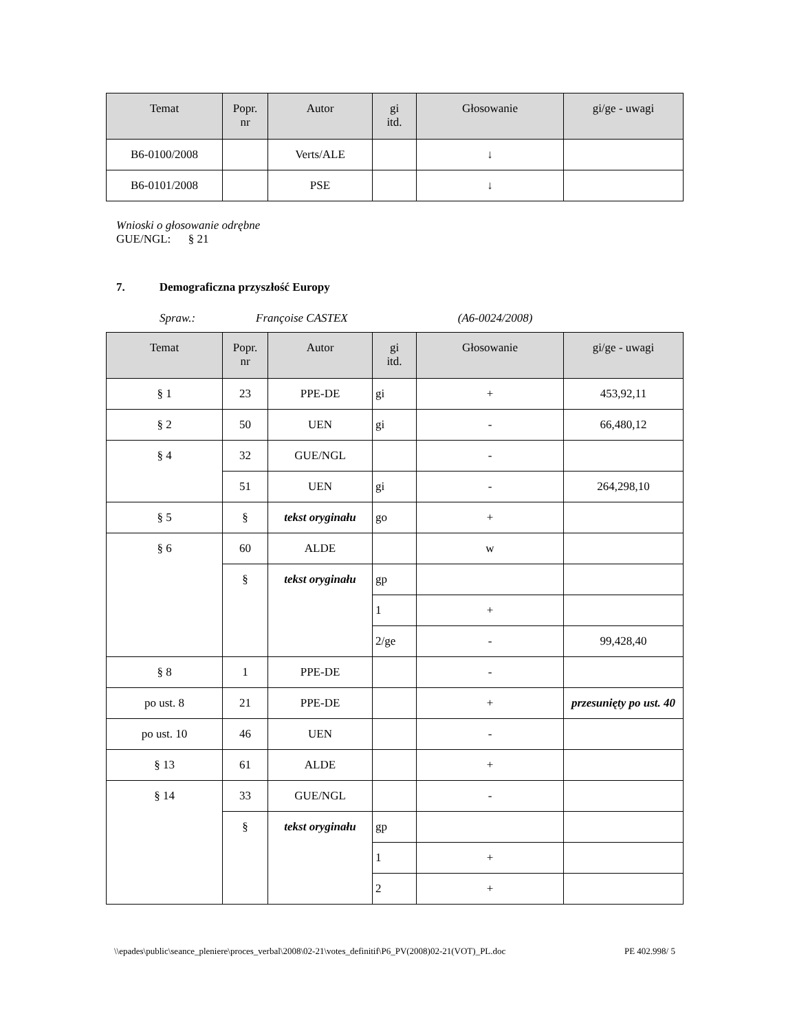| Temat | Popr. nr | Autor | gi itd. | Głosowanie | gi/ge - uwagi |
| --- | --- | --- | --- | --- | --- |
| B6-0100/2008 | | Verts/ALE | | ↓ | |
| B6-0101/2008 | | PSE | | ↓ | |
Wnioski o głosowanie odrębne
GUE/NGL: § 21
7. Demograficzna przyszłość Europy
Spraw.: Françoise CASTEX (A6-0024/2008)
| Temat | Popr. nr | Autor | gi itd. | Głosowanie | gi/ge - uwagi |
| --- | --- | --- | --- | --- | --- |
| § 1 | 23 | PPE-DE | gi | + | 453,92,11 |
| § 2 | 50 | UEN | gi | - | 66,480,12 |
| § 4 | 32 | GUE/NGL | | - | |
| | 51 | UEN | gi | - | 264,298,10 |
| § 5 | § | tekst oryginału | go | + | |
| § 6 | 60 | ALDE | | w | |
| | § | tekst oryginału | gp | | |
| | | | 1 | + | |
| | | | 2/ge | - | 99,428,40 |
| § 8 | 1 | PPE-DE | | - | |
| po ust. 8 | 21 | PPE-DE | | + | przesunięty po ust. 40 |
| po ust. 10 | 46 | UEN | | - | |
| § 13 | 61 | ALDE | | + | |
| § 14 | 33 | GUE/NGL | | - | |
| | § | tekst oryginału | gp | | |
| | | | 1 | + | |
| | | | 2 | + | |
\\epades\public\seance_pleniere\proces_verbal\2008\02-21\votes_definitif\P6_PV(2008)02-21(VOT)_PL.doc PE 402.998/ 5